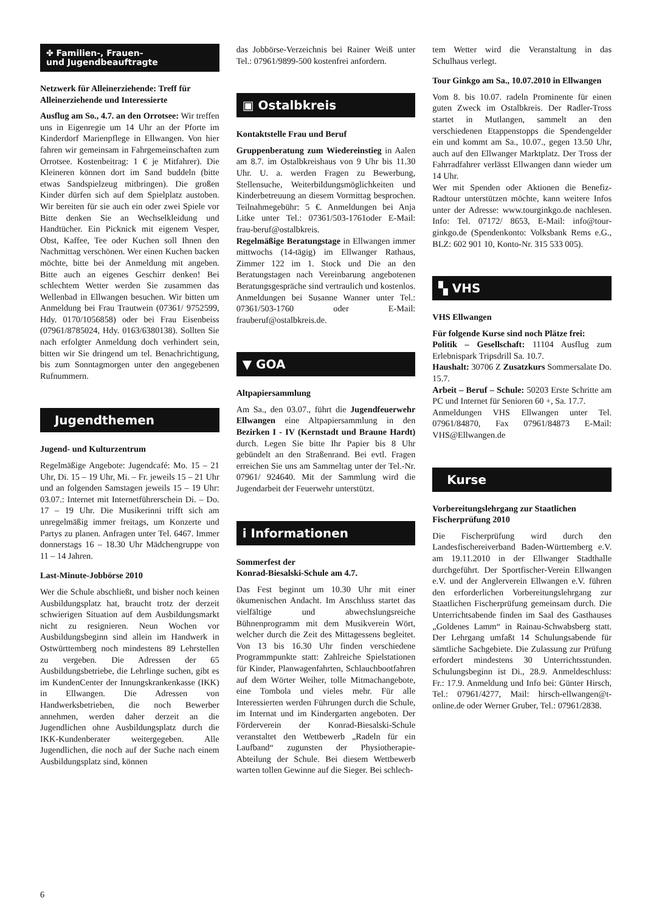✤ Familien-, Frauen-
und Jugendbeauftragte
Netzwerk für Alleinerziehende: Treff für Alleinerziehende und Interessierte
Ausflug am So., 4.7. an den Orrotsee: Wir treffen uns in Eigenregie um 14 Uhr an der Pforte im Kinderdorf Marienpflege in Ellwangen. Von hier fahren wir gemeinsam in Fahrgemeinschaften zum Orrotsee. Kostenbeitrag: 1 € je Mitfahrer). Die Kleineren können dort im Sand buddeln (bitte etwas Sandspielzeug mitbringen). Die großen Kinder dürfen sich auf dem Spielplatz austoben. Wir bereiten für sie auch ein oder zwei Spiele vor Bitte denken Sie an Wechselkleidung und Handtücher. Ein Picknick mit eigenem Vesper, Obst, Kaffee, Tee oder Kuchen soll Ihnen den Nachmittag verschönen. Wer einen Kuchen backen möchte, bitte bei der Anmeldung mit angeben. Bitte auch an eigenes Geschirr denken! Bei schlechtem Wetter werden Sie zusammen das Wellenbad in Ellwangen besuchen. Wir bitten um Anmeldung bei Frau Trautwein (07361/ 9752599, Hdy. 0170/1056858) oder bei Frau Eisenbeiss (07961/8785024, Hdy. 0163/6380138). Sollten Sie nach erfolgter Anmeldung doch verhindert sein, bitten wir Sie dringend um tel. Benachrichtigung, bis zum Sonntagmorgen unter den angegebenen Rufnummern.
Jugendthemen
Jugend- und Kulturzentrum
Regelmäßige Angebote: Jugendcafé: Mo. 15 – 21 Uhr, Di. 15 – 19 Uhr, Mi. – Fr. jeweils 15 – 21 Uhr und an folgenden Samstagen jeweils 15 – 19 Uhr: 03.07.: Internet mit Internetführerschein Di. – Do. 17 – 19 Uhr. Die Musikerinni trifft sich am unregelmäßig immer freitags, um Konzerte und Partys zu planen. Anfragen unter Tel. 6467. Immer donnerstags 16 – 18.30 Uhr Mädchengruppe von 11 – 14 Jahren.
Last-Minute-Jobbörse 2010
Wer die Schule abschließt, und bisher noch keinen Ausbildungsplatz hat, braucht trotz der derzeit schwierigen Situation auf dem Ausbildungsmarkt nicht zu resignieren. Neun Wochen vor Ausbildungsbeginn sind allein im Handwerk in Ostwürttemberg noch mindestens 89 Lehrstellen zu vergeben. Die Adressen der 65 Ausbildungsbetriebe, die Lehrlinge suchen, gibt es im KundenCenter der Innungskrankenkasse (IKK) in Ellwangen. Die Adressen von Handwerksbetrieben, die noch Bewerber annehmen, werden daher derzeit an die Jugendlichen ohne Ausbildungsplatz durch die IKK-Kundenberater weitergegeben. Alle Jugendlichen, die noch auf der Suche nach einem Ausbildungsplatz sind, können
das Jobbörse-Verzeichnis bei Rainer Weiß unter Tel.: 07961/9899-500 kostenfrei anfordern.
▣ Ostalbkreis
Kontaktstelle Frau und Beruf
Gruppenberatung zum Wiedereinstieg in Aalen am 8.7. im Ostalbkreishaus von 9 Uhr bis 11.30 Uhr. U. a. werden Fragen zu Bewerbung, Stellensuche, Weiterbildungsmöglichkeiten und Kinderbetreuung an diesem Vormittag besprochen. Teilnahmegebühr: 5 €. Anmeldungen bei Anja Litke unter Tel.: 07361/503-1761oder E-Mail: frau-beruf@ostalbkreis.
Regelmäßige Beratungstage in Ellwangen immer mittwochs (14-tägig) im Ellwanger Rathaus, Zimmer 122 im 1. Stock und Die an den Beratungstagen nach Vereinbarung angebotenen Beratungsgespräche sind vertraulich und kostenlos. Anmeldungen bei Susanne Wanner unter Tel.: 07361/503-1760 oder E-Mail: frauberuf@ostalbkreis.de.
▼ GOA
Altpapiersammlung
Am Sa., den 03.07., führt die Jugendfeuerwehr Ellwangen eine Altpapiersammlung in den Bezirken I - IV (Kernstadt und Braune Hardt) durch. Legen Sie bitte Ihr Papier bis 8 Uhr gebündelt an den Straßenrand. Bei evtl. Fragen erreichen Sie uns am Sammeltag unter der Tel.-Nr. 07961/ 924640. Mit der Sammlung wird die Jugendarbeit der Feuerwehr unterstützt.
i Informationen
Sommerfest der
Konrad-Biesalski-Schule am 4.7.
Das Fest beginnt um 10.30 Uhr mit einer ökumenischen Andacht. Im Anschluss startet das vielfältige und abwechslungsreiche Bühnenprogramm mit dem Musikverein Wört, welcher durch die Zeit des Mittagessens begleitet. Von 13 bis 16.30 Uhr finden verschiedene Programmpunkte statt: Zahlreiche Spielstationen für Kinder, Planwagenfahrten, Schlauchbootfahren auf dem Wörter Weiher, tolle Mitmachangebote, eine Tombola und vieles mehr. Für alle Interessierten werden Führungen durch die Schule, im Internat und im Kindergarten angeboten. Der Förderverein der Konrad-Biesalski-Schule veranstaltet den Wettbewerb „Radeln für ein Laufband“ zugunsten der Physiotherapie-Abteilung der Schule. Bei diesem Wettbewerb warten tollen Gewinne auf die Sieger. Bei schlech-
tem Wetter wird die Veranstaltung in das Schulhaus verlegt.
Tour Ginkgo am Sa., 10.07.2010 in Ellwangen
Vom 8. bis 10.07. radeln Prominente für einen guten Zweck im Ostalbkreis. Der Radler-Tross startet in Mutlangen, sammelt an den verschiedenen Etappenstopps die Spendengelder ein und kommt am Sa., 10.07., gegen 13.50 Uhr, auch auf den Ellwanger Marktplatz. Der Tross der Fahrradfahrer verlässt Ellwangen dann wieder um 14 Uhr.
Wer mit Spenden oder Aktionen die Benefiz-Radtour unterstützen möchte, kann weitere Infos unter der Adresse: www.tourginkgo.de nachlesen. Info: Tel. 07172/ 8653, E-Mail: info@tour-ginkgo.de (Spendenkonto: Volksbank Rems e.G., BLZ: 602 901 10, Konto-Nr. 315 533 005).
▚ VHS
VHS Ellwangen
Für folgende Kurse sind noch Plätze frei:
Politik – Gesellschaft: 11104 Ausflug zum Erlebnispark Tripsdrill Sa. 10.7.
Haushalt: 30706 Z Zusatzkurs Sommersalate Do. 15.7.
Arbeit – Beruf – Schule: 50203 Erste Schritte am PC und Internet für Senioren 60 +, Sa. 17.7.
Anmeldungen VHS Ellwangen unter Tel. 07961/84870, Fax 07961/84873 E-Mail: VHS@Ellwangen.de
Kurse
Vorbereitungslehrgang zur Staatlichen Fischerprüfung 2010
Die Fischerprüfung wird durch den Landesfischereiverband Baden-Württemberg e.V. am 19.11.2010 in der Ellwanger Stadthalle durchgeführt. Der Sportfischer-Verein Ellwangen e.V. und der Anglerverein Ellwangen e.V. führen den erforderlichen Vorbereitungslehrgang zur Staatlichen Fischerprüfung gemeinsam durch. Die Unterrichtsabende finden im Saal des Gasthauses „Goldenes Lamm“ in Rainau-Schwabsberg statt. Der Lehrgang umfaßt 14 Schulungsabende für sämtliche Sachgebiete. Die Zulassung zur Prüfung erfordert mindestens 30 Unterrichtsstunden. Schulungsbeginn ist Di., 28.9. Anmeldeschluss: Fr.: 17.9. Anmeldung und Info bei: Günter Hirsch, Tel.: 07961/4277, Mail: hirsch-ellwangen@t-online.de oder Werner Gruber, Tel.: 07961/2838.
6